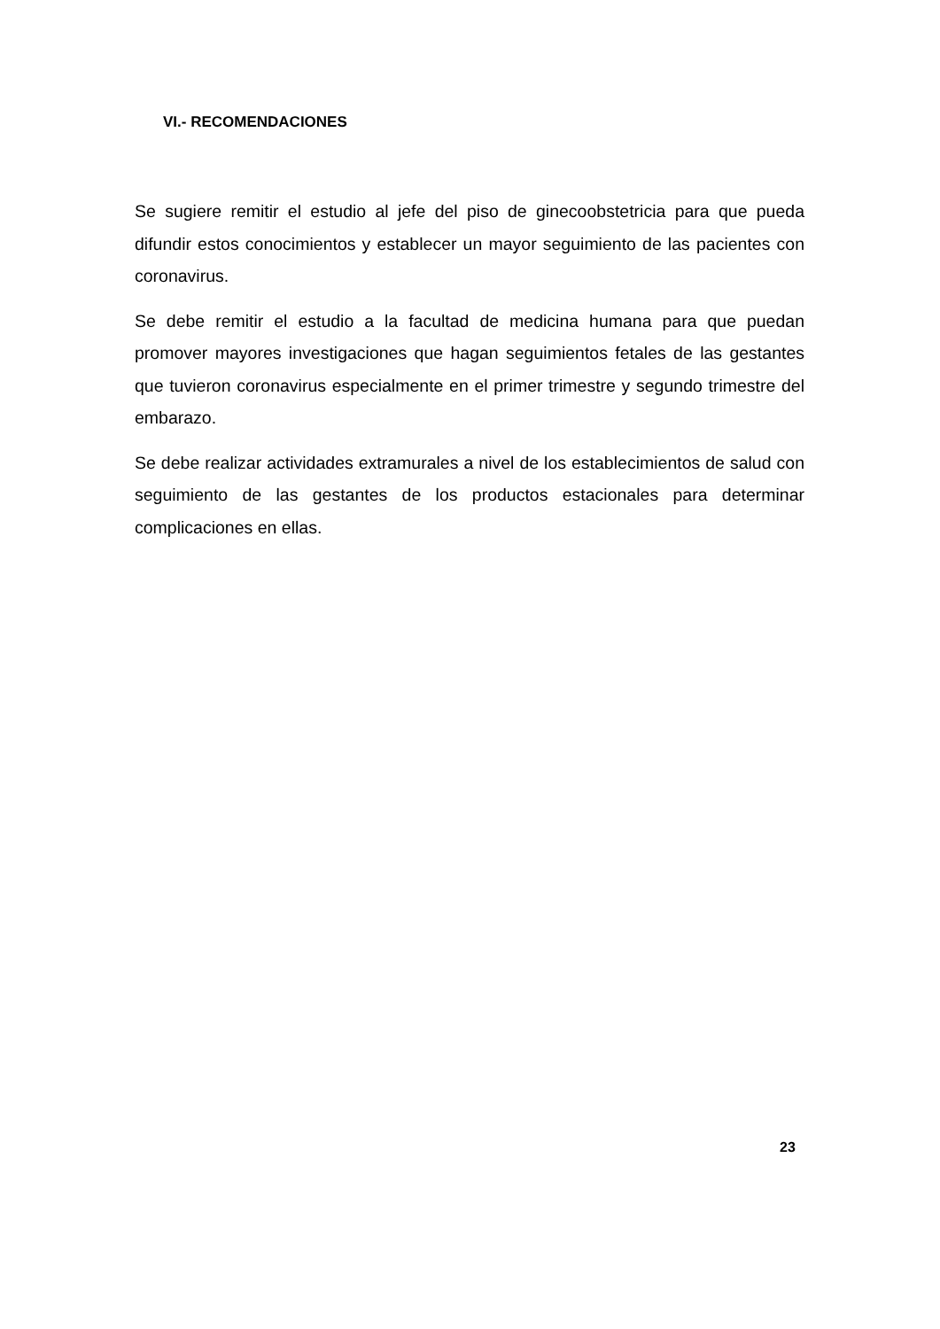VI.- RECOMENDACIONES
Se sugiere remitir el estudio al jefe del piso de ginecoobstetricia para que pueda difundir estos conocimientos y establecer un mayor seguimiento de las pacientes con coronavirus.
Se debe remitir el estudio a la facultad de medicina humana para que puedan promover mayores investigaciones que hagan seguimientos fetales de las gestantes que tuvieron coronavirus especialmente en el primer trimestre y segundo trimestre del embarazo.
Se debe realizar actividades extramurales a nivel de los establecimientos de salud con seguimiento de las gestantes de los productos estacionales para determinar complicaciones en ellas.
23